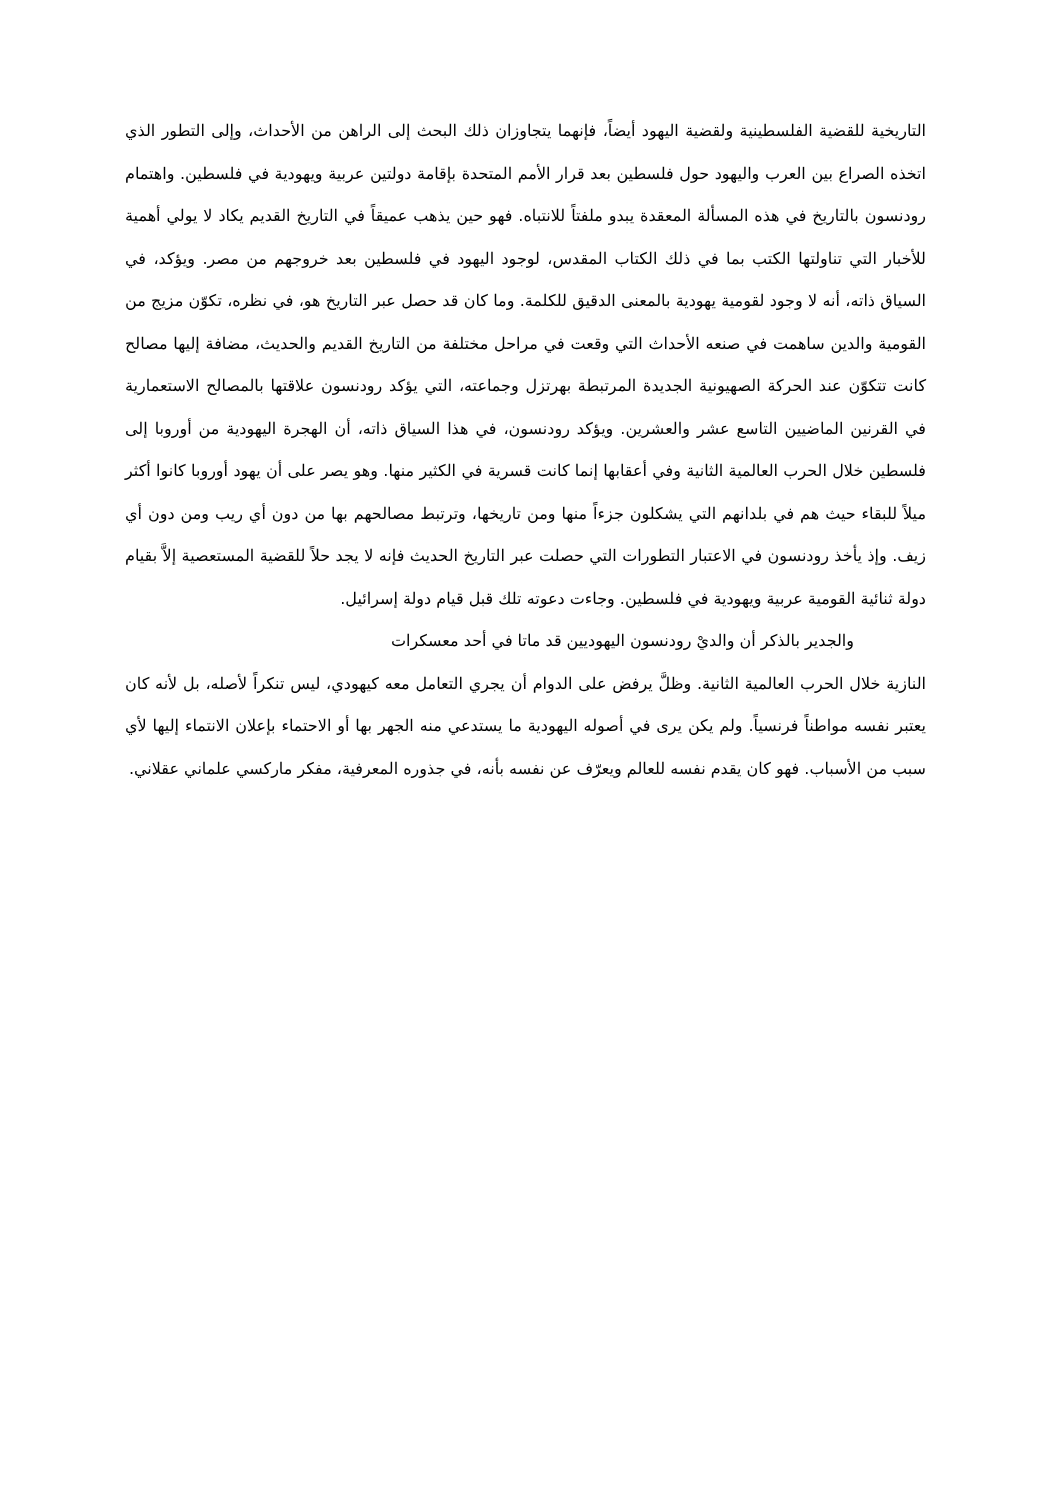التاريخية للقضية الفلسطينية ولقضية اليهود أيضاً، فإنهما يتجاوزان ذلك البحث إلى الراهن من الأحداث، وإلى التطور الذي اتخذه الصراع بين العرب واليهود حول فلسطين بعد قرار الأمم المتحدة بإقامة دولتين عربية ويهودية في فلسطين. واهتمام رودنسون بالتاريخ في هذه المسألة المعقدة يبدو ملفتاً للانتباه. فهو حين يذهب عميقاً في التاريخ القديم يكاد لا يولي أهمية للأخبار التي تناولتها الكتب بما في ذلك الكتاب المقدس، لوجود اليهود في فلسطين بعد خروجهم من مصر. ويؤكد، في السياق ذاته، أنه لا وجود لقومية يهودية بالمعنى الدقيق للكلمة. وما كان قد حصل عبر التاريخ هو، في نظره، تكوّن مزيج من القومية والدين ساهمت في صنعه الأحداث التي وقعت في مراحل مختلفة من التاريخ القديم والحديث، مضافة إليها مصالح كانت تتكوّن عند الحركة الصهيونية الجديدة المرتبطة بهرتزل وجماعته، التي يؤكد رودنسون علاقتها بالمصالح الاستعمارية في القرنين الماضيين التاسع عشر والعشرين. ويؤكد رودنسون، في هذا السياق ذاته، أن الهجرة اليهودية من أوروبا إلى فلسطين خلال الحرب العالمية الثانية وفي أعقابها إنما كانت قسرية في الكثير منها. وهو يصر على أن يهود أوروبا كانوا أكثر ميلاً للبقاء حيث هم في بلدانهم التي يشكلون جزءاً منها ومن تاريخها، وترتبط مصالحهم بها من دون أي ريب ومن دون أي زيف. وإذ يأخذ رودنسون في الاعتبار التطورات التي حصلت عبر التاريخ الحديث فإنه لا يجد حلاً للقضية المستعصية إلاَّ بقيام دولة ثنائية القومية عربية ويهودية في فلسطين. وجاءت دعوته تلك قبل قيام دولة إسرائيل.
والجدير بالذكر أن والديْ رودنسون اليهوديين قد ماتا في أحد معسكرات
النازية خلال الحرب العالمية الثانية. وظلَّ يرفض على الدوام أن يجري التعامل معه كيهودي، ليس تنكراً لأصله، بل لأنه كان يعتبر نفسه مواطناً فرنسياً. ولم يكن يرى في أصوله اليهودية ما يستدعي منه الجهر بها أو الاحتماء بإعلان الانتماء إليها لأي سبب من الأسباب. فهو كان يقدم نفسه للعالم ويعرّف عن نفسه بأنه، في جذوره المعرفية، مفكر ماركسي علماني عقلاني.